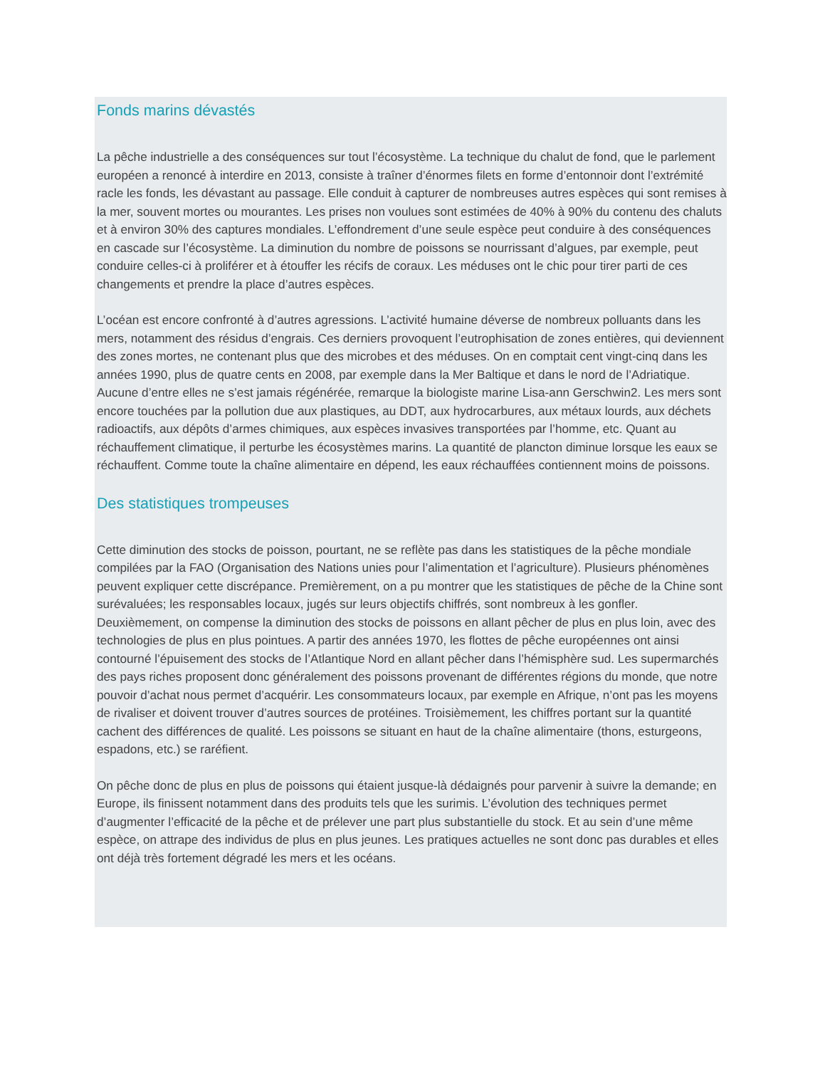Fonds marins dévastés
La pêche industrielle a des conséquences sur tout l’écosystème. La technique du chalut de fond, que le parlement européen a renoncé à interdire en 2013, consiste à traîner d’énormes filets en forme d’entonnoir dont l’extrémité racle les fonds, les dévastant au passage. Elle conduit à capturer de nombreuses autres espèces qui sont remises à la mer, souvent mortes ou mourantes. Les prises non voulues sont estimées de 40% à 90% du contenu des chaluts et à environ 30% des captures mondiales. L’effondrement d’une seule espèce peut conduire à des conséquences en cascade sur l’écosystème. La diminution du nombre de poissons se nourrissant d’algues, par exemple, peut conduire celles-ci à proliférer et à étouffer les récifs de coraux. Les méduses ont le chic pour tirer parti de ces changements et prendre la place d’autres espèces.
L’océan est encore confronté à d’autres agressions. L’activité humaine déverse de nombreux polluants dans les mers, notamment des résidus d’engrais. Ces derniers provoquent l’eutrophisation de zones entières, qui deviennent des zones mortes, ne contenant plus que des microbes et des méduses. On en comptait cent vingt-cinq dans les années 1990, plus de quatre cents en 2008, par exemple dans la Mer Baltique et dans le nord de l’Adriatique. Aucune d’entre elles ne s’est jamais régénérée, remarque la biologiste marine Lisa-ann Gerschwin2. Les mers sont encore touchées par la pollution due aux plastiques, au DDT, aux hydrocarbures, aux métaux lourds, aux déchets radioactifs, aux dépôts d’armes chimiques, aux espèces invasives transportées par l’homme, etc. Quant au réchauffement climatique, il perturbe les écosystèmes marins. La quantité de plancton diminue lorsque les eaux se réchauffent. Comme toute la chaîne alimentaire en dépend, les eaux réchauffées contiennent moins de poissons.
Des statistiques trompeuses
Cette diminution des stocks de poisson, pourtant, ne se reflète pas dans les statistiques de la pêche mondiale compilées par la FAO (Organisation des Nations unies pour l’alimentation et l’agriculture). Plusieurs phénomènes peuvent expliquer cette discrépance. Premièrement, on a pu montrer que les statistiques de pêche de la Chine sont surévaluées; les responsables locaux, jugés sur leurs objectifs chiffrés, sont nombreux à les gonfler.
Deuxièmement, on compense la diminution des stocks de poissons en allant pêcher de plus en plus loin, avec des technologies de plus en plus pointues. A partir des années 1970, les flottes de pêche européennes ont ainsi contourné l’épuisement des stocks de l’Atlantique Nord en allant pêcher dans l’hémisphère sud. Les supermarchés des pays riches proposent donc généralement des poissons provenant de différentes régions du monde, que notre pouvoir d’achat nous permet d’acquérir. Les consommateurs locaux, par exemple en Afrique, n’ont pas les moyens de rivaliser et doivent trouver d’autres sources de protéines. Troisièmement, les chiffres portant sur la quantité cachent des différences de qualité. Les poissons se situant en haut de la chaîne alimentaire (thons, esturgeons, espadons, etc.) se raréfient.
On pêche donc de plus en plus de poissons qui étaient jusque-là dédaignés pour parvenir à suivre la demande; en Europe, ils finissent notamment dans des produits tels que les surimis. L’évolution des techniques permet d’augmenter l’efficacité de la pêche et de prélever une part plus substantielle du stock. Et au sein d’une même espèce, on attrape des individus de plus en plus jeunes. Les pratiques actuelles ne sont donc pas durables et elles ont déjà très fortement dégradé les mers et les océans.